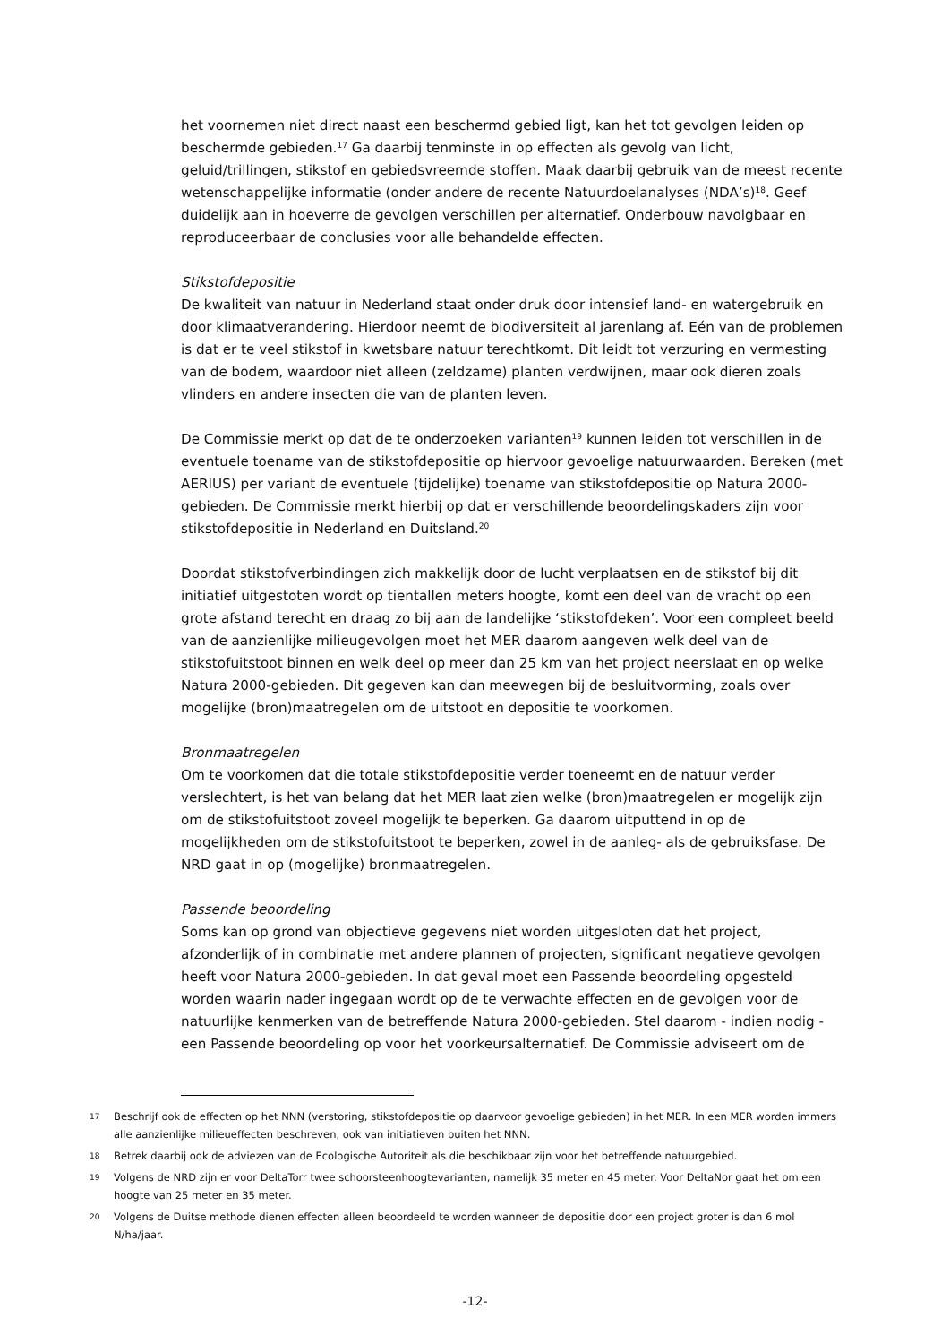het voornemen niet direct naast een beschermd gebied ligt, kan het tot gevolgen leiden op beschermde gebieden.<sup>17</sup> Ga daarbij tenminste in op effecten als gevolg van licht, geluid/trillingen, stikstof en gebiedsvreemde stoffen. Maak daarbij gebruik van de meest recente wetenschappelijke informatie (onder andere de recente Natuurdoelanalyses (NDA’s)<sup>18</sup>. Geef duidelijk aan in hoeverre de gevolgen verschillen per alternatief. Onderbouw navolgbaar en reproduceerbaar de conclusies voor alle behandelde effecten.
Stikstofdepositie
De kwaliteit van natuur in Nederland staat onder druk door intensief land- en watergebruik en door klimaatverandering. Hierdoor neemt de biodiversiteit al jarenlang af. Eén van de problemen is dat er te veel stikstof in kwetsbare natuur terechtkomt. Dit leidt tot verzuring en vermesting van de bodem, waardoor niet alleen (zeldzame) planten verdwijnen, maar ook dieren zoals vlinders en andere insecten die van de planten leven.
De Commissie merkt op dat de te onderzoeken varianten<sup>19</sup> kunnen leiden tot verschillen in de eventuele toename van de stikstofdepositie op hiervoor gevoelige natuurwaarden. Bereken (met AERIUS) per variant de eventuele (tijdelijke) toename van stikstofdepositie op Natura 2000-gebieden. De Commissie merkt hierbij op dat er verschillende beoordelingskaders zijn voor stikstofdepositie in Nederland en Duitsland.<sup>20</sup>
Doordat stikstofverbindingen zich makkelijk door de lucht verplaatsen en de stikstof bij dit initiatief uitgestoten wordt op tientallen meters hoogte, komt een deel van de vracht op een grote afstand terecht en draag zo bij aan de landelijke ‘stikstofdeken’. Voor een compleet beeld van de aanzienlijke milieugevolgen moet het MER daarom aangeven welk deel van de stikstofuitstoot binnen en welk deel op meer dan 25 km van het project neerslaat en op welke Natura 2000-gebieden. Dit gegeven kan dan meewegen bij de besluitvorming, zoals over mogelijke (bron)maatregelen om de uitstoot en depositie te voorkomen.
Bronmaatregelen
Om te voorkomen dat die totale stikstofdepositie verder toeneemt en de natuur verder verslechtert, is het van belang dat het MER laat zien welke (bron)maatregelen er mogelijk zijn om de stikstofuitstoot zoveel mogelijk te beperken. Ga daarom uitputtend in op de mogelijkheden om de stikstofuitstoot te beperken, zowel in de aanleg- als de gebruiksfase. De NRD gaat in op (mogelijke) bronmaatregelen.
Passende beoordeling
Soms kan op grond van objectieve gegevens niet worden uitgesloten dat het project, afzonderlijk of in combinatie met andere plannen of projecten, significant negatieve gevolgen heeft voor Natura 2000-gebieden. In dat geval moet een Passende beoordeling opgesteld worden waarin nader ingegaan wordt op de te verwachte effecten en de gevolgen voor de natuurlijke kenmerken van de betreffende Natura 2000-gebieden. Stel daarom - indien nodig - een Passende beoordeling op voor het voorkeursalternatief. De Commissie adviseert om de
17 Beschrijf ook de effecten op het NNN (verstoring, stikstofdepositie op daarvoor gevoelige gebieden) in het MER. In een MER worden immers alle aanzienlijke milieueffecten beschreven, ook van initiatieven buiten het NNN.
18 Betrek daarbij ook de adviezen van de Ecologische Autoriteit als die beschikbaar zijn voor het betreffende natuurgebied.
19 Volgens de NRD zijn er voor DeltaTorr twee schoorsteenhoogtevarianten, namelijk 35 meter en 45 meter. Voor DeltaNor gaat het om een hoogte van 25 meter en 35 meter.
20 Volgens de Duitse methode dienen effecten alleen beoordeeld te worden wanneer de depositie door een project groter is dan 6 mol N/ha/jaar.
-12-